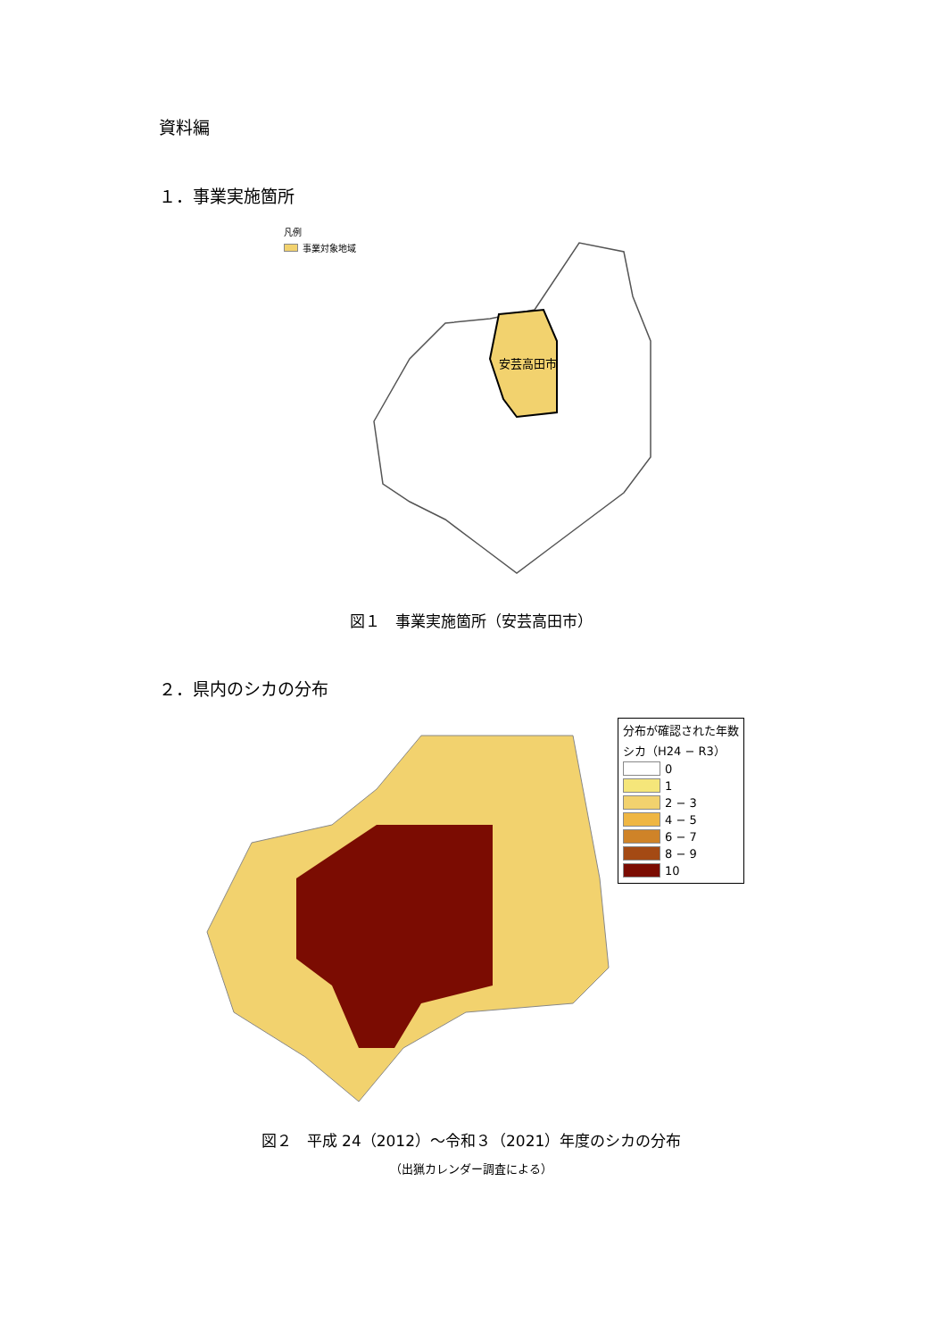資料編
１．事業実施箇所
凡例
事業対象地域
安芸高田市
図１　事業実施箇所（安芸高田市）
２．県内のシカの分布
分布が確認された年数
シカ（H24 − R3）
0
1
2 − 3
4 − 5
6 − 7
8 − 9
10
図２　平成 24（2012）〜令和３（2021）年度のシカの分布
（出猟カレンダー調査による）